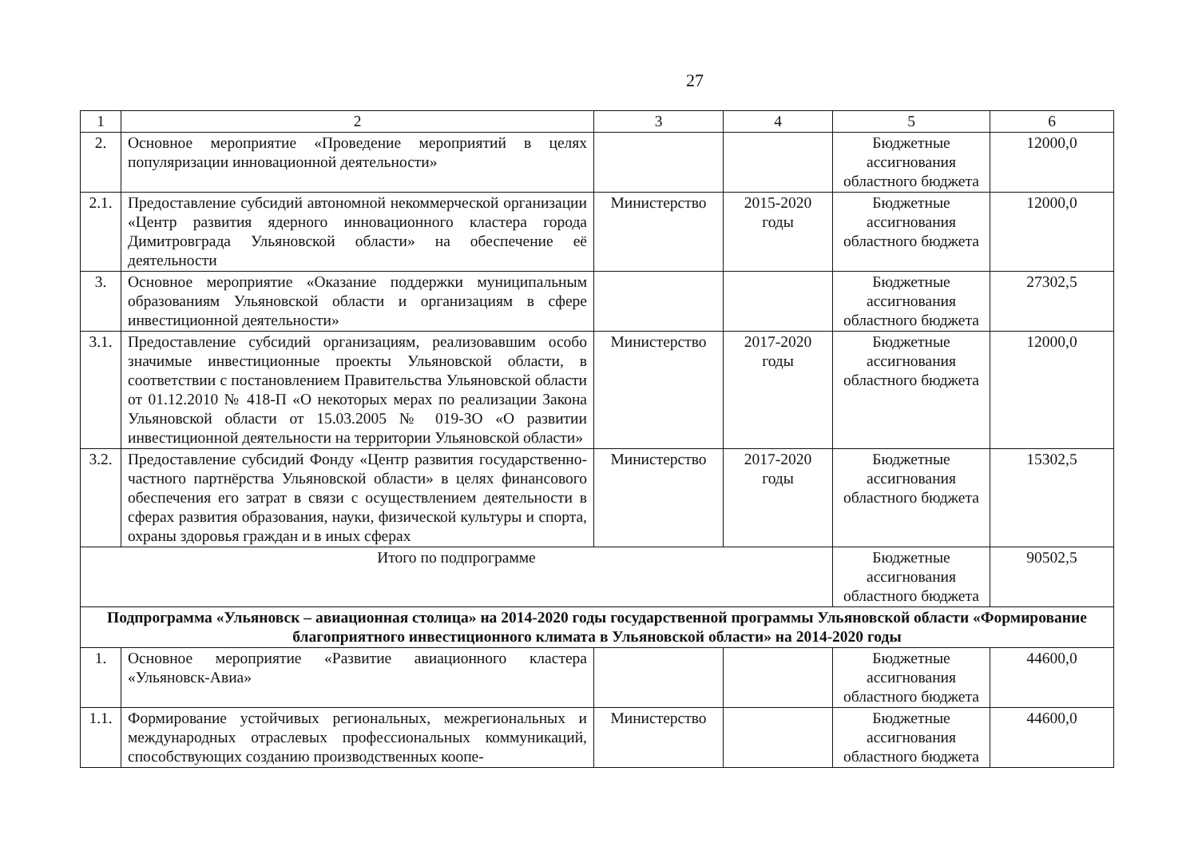27
| 1 | 2 | 3 | 4 | 5 | 6 |
| 2. | Основное мероприятие «Проведение мероприятий в целях популяризации инновационной деятельности» | | | Бюджетные ассигнования областного бюджета | 12000,0 |
| 2.1. | Предоставление субсидий автономной некоммерческой организации «Центр развития ядерного инновационного кластера города Димитровграда Ульяновской области» на обеспечение её деятельности | Министерство | 2015-2020 годы | Бюджетные ассигнования областного бюджета | 12000,0 |
| 3. | Основное мероприятие «Оказание поддержки муниципальным образованиям Ульяновской области и организациям в сфере инвестиционной деятельности» | | | Бюджетные ассигнования областного бюджета | 27302,5 |
| 3.1. | Предоставление субсидий организациям, реализовавшим особо значимые инвестиционные проекты Ульяновской области, в соответствии с постановлением Правительства Ульяновской области от 01.12.2010 № 418-П «О некоторых мерах по реализации Закона Ульяновской области от 15.03.2005 № 019-ЗО «О развитии инвестиционной деятельности на территории Ульяновской области» | Министерство | 2017-2020 годы | Бюджетные ассигнования областного бюджета | 12000,0 |
| 3.2. | Предоставление субсидий Фонду «Центр развития государственно-частного партнёрства Ульяновской области» в целях финансового обеспечения его затрат в связи с осуществлением деятельности в сферах развития образования, науки, физической культуры и спорта, охраны здоровья граждан и в иных сферах | Министерство | 2017-2020 годы | Бюджетные ассигнования областного бюджета | 15302,5 |
| Итого по подпрограмме | | | | Бюджетные ассигнования областного бюджета | 90502,5 |
| Подпрограмма «Ульяновск – авиационная столица» на 2014-2020 годы государственной программы Ульяновской области «Формирование благоприятного инвестиционного климата в Ульяновской области» на 2014-2020 годы | | | | | |
| 1. | Основное мероприятие «Развитие авиационного кластера «Ульяновск-Авиа» | | | Бюджетные ассигнования областного бюджета | 44600,0 |
| 1.1. | Формирование устойчивых региональных, межрегиональных и международных отраслевых профессиональных коммуникаций, способствующих созданию производственных коопе- | Министерство | | Бюджетные ассигнования областного бюджета | 44600,0 |